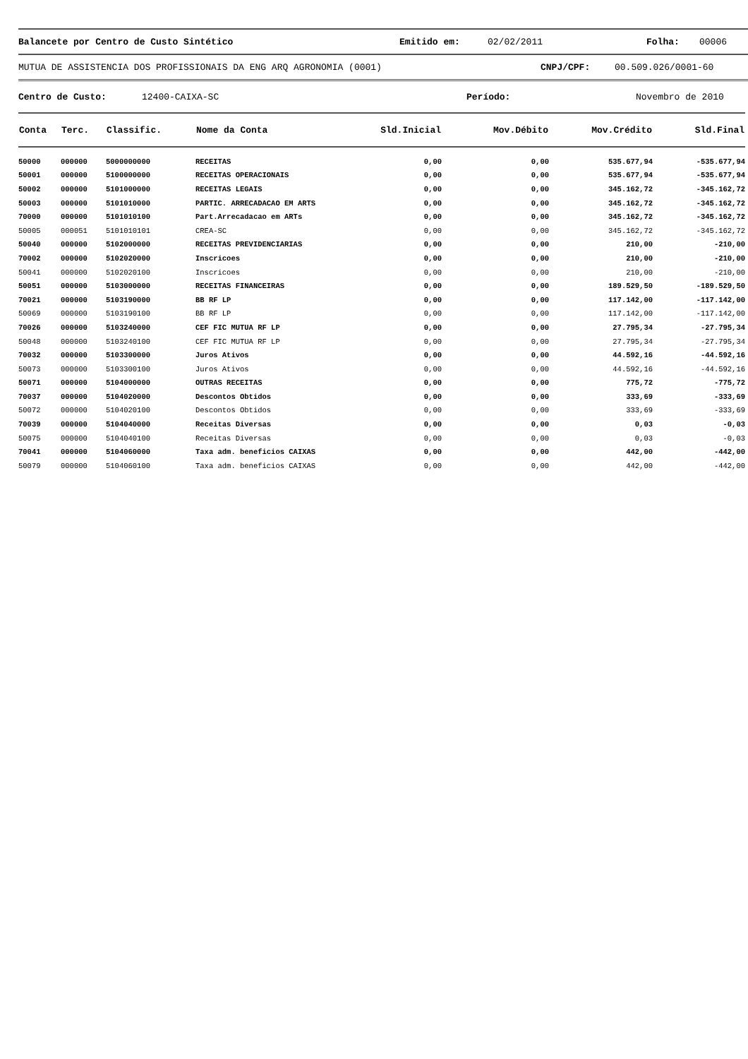Balancete por Centro de Custo Sintético Emitido em: 02/02/2011 Folha: 00006
MUTUA DE ASSISTENCIA DOS PROFISSIONAIS DA ENG ARQ AGRONOMIA (0001) CNPJ/CPF: 00.509.026/0001-60
Centro de Custo: 12400-CAIXA-SC Período: Novembro de 2010
| Conta | Terc. | Classific. | Nome da Conta | Sld.Inicial | Mov.Débito | Mov.Crédito | Sld.Final |
| --- | --- | --- | --- | --- | --- | --- | --- |
| 50000 | 000000 | 5000000000 | RECEITAS | 0,00 | 0,00 | 535.677,94 | -535.677,94 |
| 50001 | 000000 | 5100000000 | RECEITAS OPERACIONAIS | 0,00 | 0,00 | 535.677,94 | -535.677,94 |
| 50002 | 000000 | 5101000000 | RECEITAS LEGAIS | 0,00 | 0,00 | 345.162,72 | -345.162,72 |
| 50003 | 000000 | 5101010000 | PARTIC. ARRECADACAO EM ARTS | 0,00 | 0,00 | 345.162,72 | -345.162,72 |
| 70000 | 000000 | 5101010100 | Part.Arrecadacao em ARTs | 0,00 | 0,00 | 345.162,72 | -345.162,72 |
| 50005 | 000051 | 5101010101 | CREA-SC | 0,00 | 0,00 | 345.162,72 | -345.162,72 |
| 50040 | 000000 | 5102000000 | RECEITAS PREVIDENCIARIAS | 0,00 | 0,00 | 210,00 | -210,00 |
| 70002 | 000000 | 5102020000 | Inscricoes | 0,00 | 0,00 | 210,00 | -210,00 |
| 50041 | 000000 | 5102020100 | Inscricoes | 0,00 | 0,00 | 210,00 | -210,00 |
| 50051 | 000000 | 5103000000 | RECEITAS FINANCEIRAS | 0,00 | 0,00 | 189.529,50 | -189.529,50 |
| 70021 | 000000 | 5103190000 | BB RF LP | 0,00 | 0,00 | 117.142,00 | -117.142,00 |
| 50069 | 000000 | 5103190100 | BB RF LP | 0,00 | 0,00 | 117.142,00 | -117.142,00 |
| 70026 | 000000 | 5103240000 | CEF FIC MUTUA RF LP | 0,00 | 0,00 | 27.795,34 | -27.795,34 |
| 50048 | 000000 | 5103240100 | CEF FIC MUTUA RF LP | 0,00 | 0,00 | 27.795,34 | -27.795,34 |
| 70032 | 000000 | 5103300000 | Juros Ativos | 0,00 | 0,00 | 44.592,16 | -44.592,16 |
| 50073 | 000000 | 5103300100 | Juros Ativos | 0,00 | 0,00 | 44.592,16 | -44.592,16 |
| 50071 | 000000 | 5104000000 | OUTRAS RECEITAS | 0,00 | 0,00 | 775,72 | -775,72 |
| 70037 | 000000 | 5104020000 | Descontos Obtidos | 0,00 | 0,00 | 333,69 | -333,69 |
| 50072 | 000000 | 5104020100 | Descontos Obtidos | 0,00 | 0,00 | 333,69 | -333,69 |
| 70039 | 000000 | 5104040000 | Receitas Diversas | 0,00 | 0,00 | 0,03 | -0,03 |
| 50075 | 000000 | 5104040100 | Receitas Diversas | 0,00 | 0,00 | 0,03 | -0,03 |
| 70041 | 000000 | 5104060000 | Taxa adm. beneficios CAIXAS | 0,00 | 0,00 | 442,00 | -442,00 |
| 50079 | 000000 | 5104060100 | Taxa adm. beneficios CAIXAS | 0,00 | 0,00 | 442,00 | -442,00 |